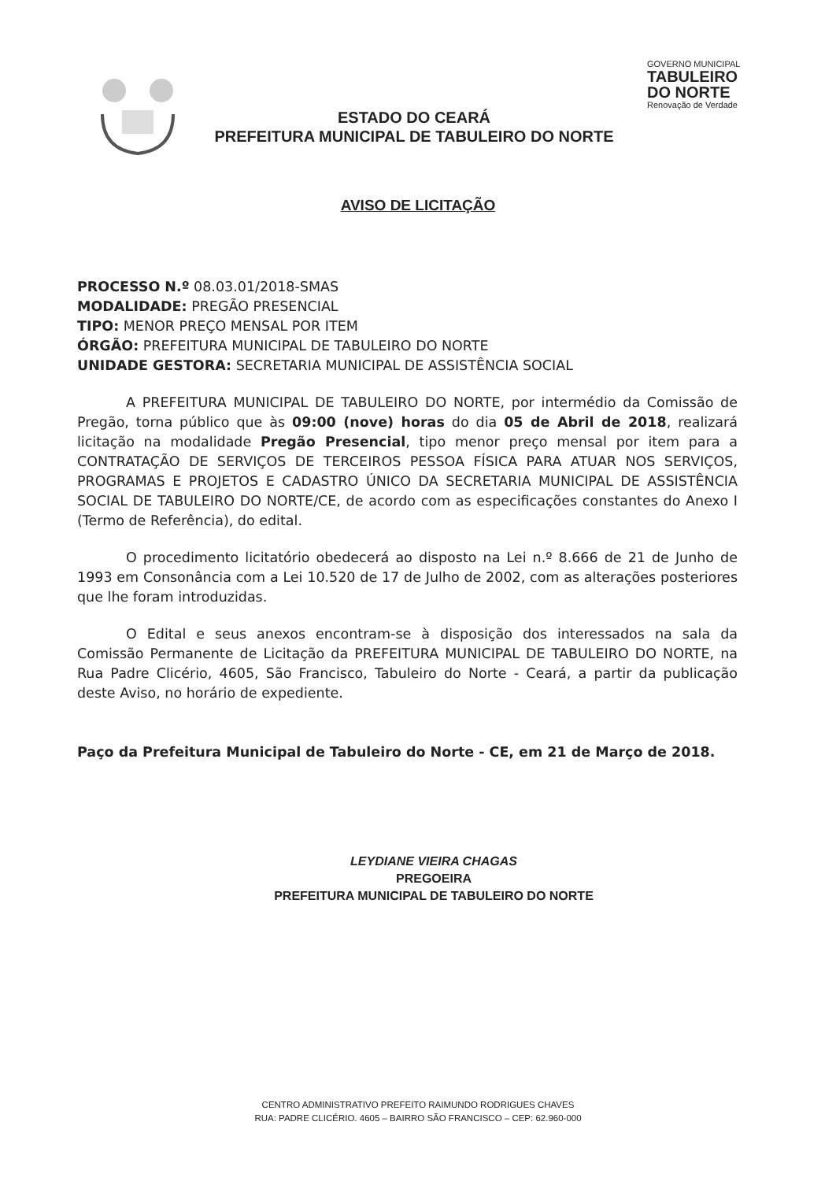ESTADO DO CEARÁ
PREFEITURA MUNICIPAL DE TABULEIRO DO NORTE
GOVERNO MUNICIPAL
TABULEIRO
DO NORTE
Renovação de Verdade
AVISO DE LICITAÇÃO
PROCESSO N.º 08.03.01/2018-SMAS
MODALIDADE: PREGÃO PRESENCIAL
TIPO: MENOR PREÇO MENSAL POR ITEM
ÓRGÃO: PREFEITURA MUNICIPAL DE TABULEIRO DO NORTE
UNIDADE GESTORA: SECRETARIA MUNICIPAL DE ASSISTÊNCIA SOCIAL
A PREFEITURA MUNICIPAL DE TABULEIRO DO NORTE, por intermédio da Comissão de Pregão, torna público que às 09:00 (nove) horas do dia 05 de Abril de 2018, realizará licitação na modalidade Pregão Presencial, tipo menor preço mensal por item para a CONTRATAÇÃO DE SERVIÇOS DE TERCEIROS PESSOA FÍSICA PARA ATUAR NOS SERVIÇOS, PROGRAMAS E PROJETOS E CADASTRO ÚNICO DA SECRETARIA MUNICIPAL DE ASSISTÊNCIA SOCIAL DE TABULEIRO DO NORTE/CE, de acordo com as especificações constantes do Anexo I (Termo de Referência), do edital.
O procedimento licitatório obedecerá ao disposto na Lei n.º 8.666 de 21 de Junho de 1993 em Consonância com a Lei 10.520 de 17 de Julho de 2002, com as alterações posteriores que lhe foram introduzidas.
O Edital e seus anexos encontram-se à disposição dos interessados na sala da Comissão Permanente de Licitação da PREFEITURA MUNICIPAL DE TABULEIRO DO NORTE, na Rua Padre Clicério, 4605, São Francisco, Tabuleiro do Norte - Ceará, a partir da publicação deste Aviso, no horário de expediente.
Paço da Prefeitura Municipal de Tabuleiro do Norte - CE, em 21 de Março de 2018.
LEYDIANE VIEIRA CHAGAS
PREGOEIRA
PREFEITURA MUNICIPAL DE TABULEIRO DO NORTE
CENTRO ADMINISTRATIVO PREFEITO RAIMUNDO RODRIGUES CHAVES
RUA: PADRE CLICÉRIO. 4605 – BAIRRO SÃO FRANCISCO – CEP: 62.960-000